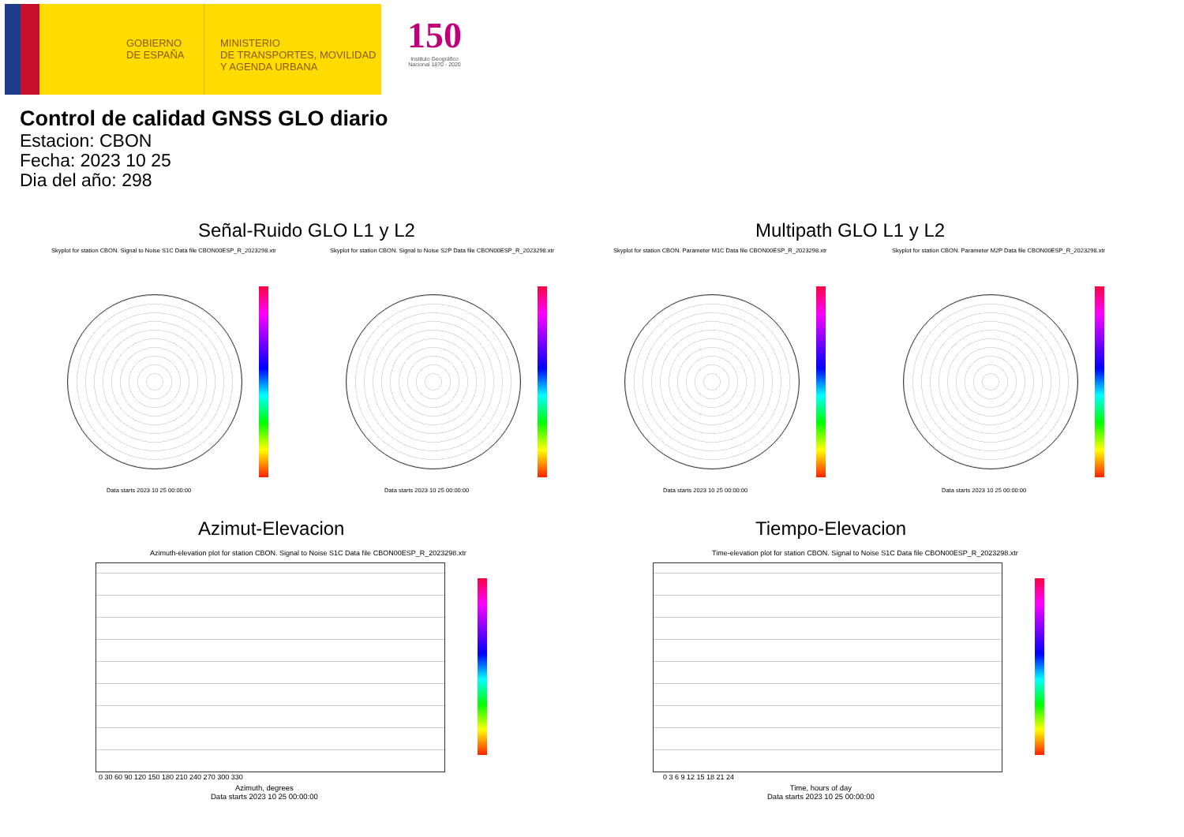GOBIERNO
DE ESPAÑA
MINISTERIO
DE TRANSPORTES, MOVILIDAD
Y AGENDA URBANA
150
Instituto Geográfico Nacional 1870 - 2020
Control de calidad GNSS GLO diario
Estacion: CBON
Fecha: 2023 10 25
Dia del año: 298
Señal-Ruido GLO L1 y L2 Multipath GLO L1 y L2
Skyplot for station CBON. Signal to Noise S1C Data file CBON00ESP_R_2023298.xtr Skyplot for station CBON. Signal to Noise S2P Data file CBON00ESP_R_2023298.xtr Skyplot for station CBON. Parameter M1C Data file CBON00ESP_R_2023298.xtr Skyplot for station CBON. Parameter M2P Data file CBON00ESP_R_2023298.xtr
Data starts 2023 10 25 00:00:00 Data starts 2023 10 25 00:00:00 Data starts 2023 10 25 00:00:00 Data starts 2023 10 25 00:00:00
Azimut-Elevacion Tiempo-Elevacion
Azimuth-elevation plot for station CBON. Signal to Noise S1C Data file CBON00ESP_R_2023298.xtr Time-elevation plot for station CBON. Signal to Noise S1C Data file CBON00ESP_R_2023298.xtr
0 30 60 90 120 150 180 210 240 270 300 330
Azimuth, degrees
Data starts 2023 10 25 00:00:00
0 3 6 9 12 15 18 21 24
Time, hours of day
Data starts 2023 10 25 00:00:00